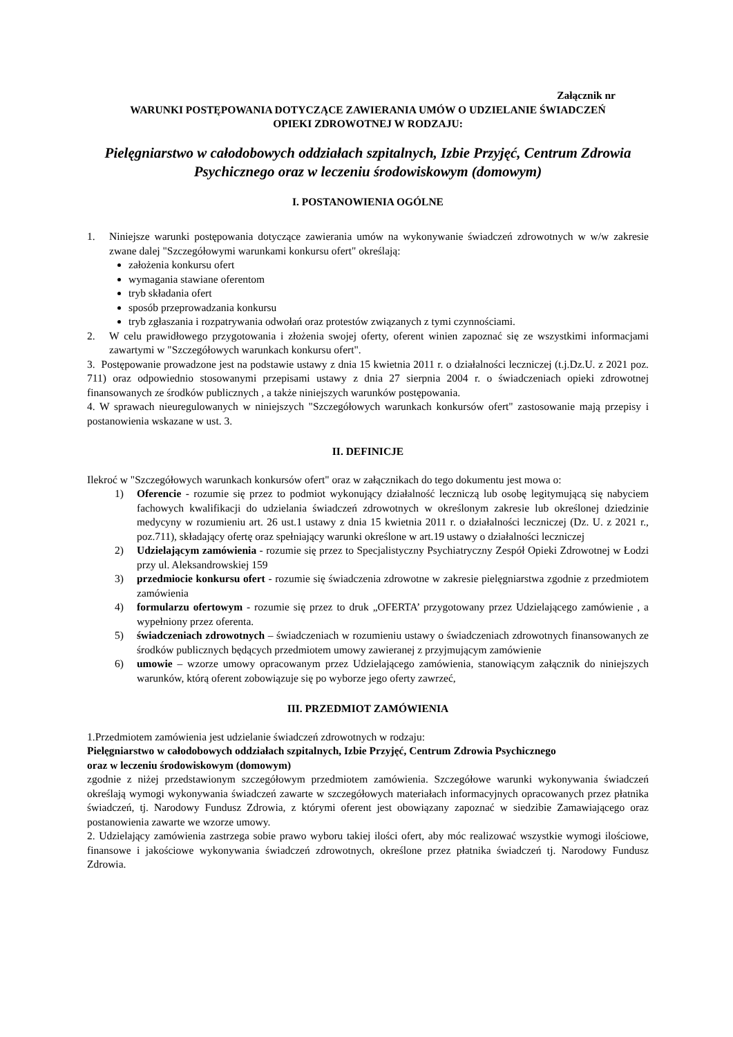Załącznik nr
WARUNKI POSTĘPOWANIA DOTYCZĄCE ZAWIERANIA UMÓW O UDZIELANIE ŚWIADCZEŃ
OPIEKI ZDROWOTNEJ W RODZAJU:
Pielęgniarstwo w całodobowych oddziałach szpitalnych, Izbie Przyjęć, Centrum Zdrowia Psychicznego oraz w leczeniu środowiskowym (domowym)
I. POSTANOWIENIA OGÓLNE
1. Niniejsze warunki postępowania dotyczące zawierania umów na wykonywanie świadczeń zdrowotnych w w/w zakresie zwane dalej "Szczegółowymi warunkami konkursu ofert" określają:
założenia konkursu ofert
wymagania stawiane oferentom
tryb składania ofert
sposób przeprowadzania konkursu
tryb zgłaszania i rozpatrywania odwołań oraz protestów związanych z tymi czynnościami.
2. W celu prawidłowego przygotowania i złożenia swojej oferty, oferent winien zapoznać się ze wszystkimi informacjami zawartymi w "Szczegółowych warunkach konkursu ofert".
3. Postępowanie prowadzone jest na podstawie ustawy z dnia 15 kwietnia 2011 r. o działalności leczniczej (t.j.Dz.U. z 2021 poz. 711) oraz odpowiednio stosowanymi przepisami ustawy z dnia 27 sierpnia 2004 r. o świadczeniach opieki zdrowotnej finansowanych ze środków publicznych , a także niniejszych warunków postępowania.
4. W sprawach nieuregulowanych w niniejszych "Szczegółowych warunkach konkursów ofert" zastosowanie mają przepisy i postanowienia wskazane w ust. 3.
II. DEFINICJE
Ilekroć w "Szczegółowych warunkach konkursów ofert" oraz w załącznikach do tego dokumentu jest mowa o:
1) Oferencie - rozumie się przez to podmiot wykonujący działalność leczniczą lub osobę legitymującą się nabyciem fachowych kwalifikacji do udzielania świadczeń zdrowotnych w określonym zakresie lub określonej dziedzinie medycyny w rozumieniu art. 26 ust.1 ustawy z dnia 15 kwietnia 2011 r. o działalności leczniczej (Dz. U. z 2021 r., poz.711), składający ofertę oraz spełniający warunki określone w art.19 ustawy o działalności leczniczej
2) Udzielającym zamówienia - rozumie się przez to Specjalistyczny Psychiatryczny Zespół Opieki Zdrowotnej w Łodzi przy ul. Aleksandrowskiej 159
3) przedmiocie konkursu ofert - rozumie się świadczenia zdrowotne w zakresie pielęgniarstwa zgodnie z przedmiotem zamówienia
4) formularzu ofertowym - rozumie się przez to druk „OFERTA’ przygotowany przez Udzielającego zamówienie , a wypełniony przez oferenta.
5) świadczeniach zdrowotnych – świadczeniach w rozumieniu ustawy o świadczeniach zdrowotnych finansowanych ze środków publicznych będących przedmiotem umowy zawieranej z przyjmującym zamówienie
6) umowie – wzorze umowy opracowanym przez Udzielającego zamówienia, stanowiącym załącznik do niniejszych warunków, którą oferent zobowiązuje się po wyborze jego oferty zawrzeć,
III. PRZEDMIOT ZAMÓWIENIA
1.Przedmiotem zamówienia jest udzielanie świadczeń zdrowotnych w rodzaju:
Pielęgniarstwo w całodobowych oddziałach szpitalnych, Izbie Przyjęć, Centrum Zdrowia Psychicznego
oraz w leczeniu środowiskowym (domowym)
zgodnie z niżej przedstawionym szczegółowym przedmiotem zamówienia. Szczegółowe warunki wykonywania świadczeń określają wymogi wykonywania świadczeń zawarte w szczegółowych materiałach informacyjnych opracowanych przez płatnika świadczeń, tj. Narodowy Fundusz Zdrowia, z którymi oferent jest obowiązany zapoznać w siedzibie Zamawiającego oraz postanowienia zawarte we wzorze umowy.
2. Udzielający zamówienia zastrzega sobie prawo wyboru takiej ilości ofert, aby móc realizować wszystkie wymogi ilościowe, finansowe i jakościowe wykonywania świadczeń zdrowotnych, określone przez płatnika świadczeń tj. Narodowy Fundusz Zdrowia.